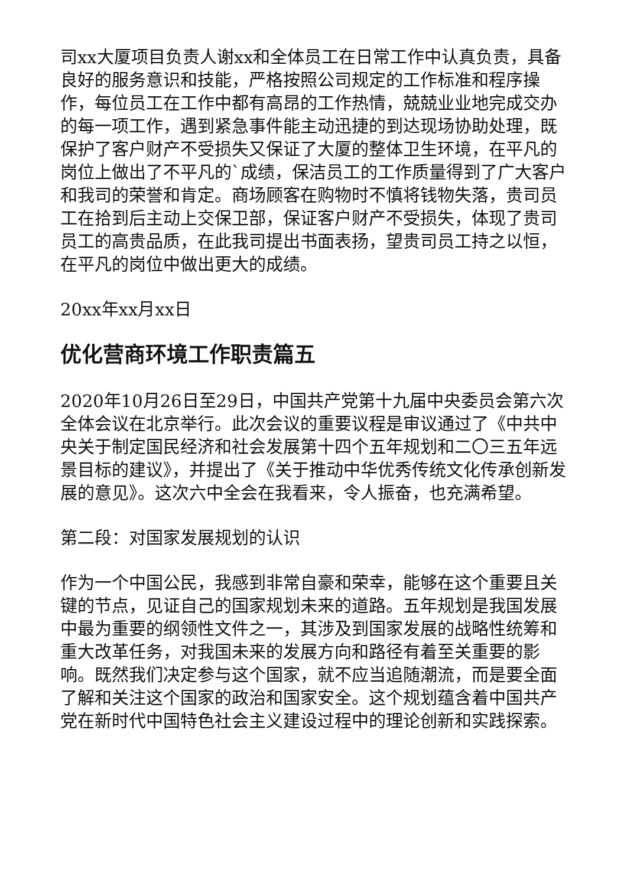司xx大厦项目负责人谢xx和全体员工在日常工作中认真负责，具备良好的服务意识和技能，严格按照公司规定的工作标准和程序操作，每位员工在工作中都有高昂的工作热情，兢兢业业地完成交办的每一项工作，遇到紧急事件能主动迅捷的到达现场协助处理，既保护了客户财产不受损失又保证了大厦的整体卫生环境，在平凡的岗位上做出了不平凡的`成绩，保洁员工的工作质量得到了广大客户和我司的荣誉和肯定。商场顾客在购物时不慎将钱物失落，贵司员工在拾到后主动上交保卫部，保证客户财产不受损失，体现了贵司员工的高贵品质，在此我司提出书面表扬，望贵司员工持之以恒，在平凡的岗位中做出更大的成绩。
20xx年xx月xx日
优化营商环境工作职责篇五
2020年10月26日至29日，中国共产党第十九届中央委员会第六次全体会议在北京举行。此次会议的重要议程是审议通过了《中共中央关于制定国民经济和社会发展第十四个五年规划和二〇三五年远景目标的建议》，并提出了《关于推动中华优秀传统文化传承创新发展的意见》。这次六中全会在我看来，令人振奋，也充满希望。
第二段：对国家发展规划的认识
作为一个中国公民，我感到非常自豪和荣幸，能够在这个重要且关键的节点，见证自己的国家规划未来的道路。五年规划是我国发展中最为重要的纲领性文件之一，其涉及到国家发展的战略性统筹和重大改革任务，对我国未来的发展方向和路径有着至关重要的影响。既然我们决定参与这个国家，就不应当追随潮流，而是要全面了解和关注这个国家的政治和国家安全。这个规划蕴含着中国共产党在新时代中国特色社会主义建设过程中的理论创新和实践探索。